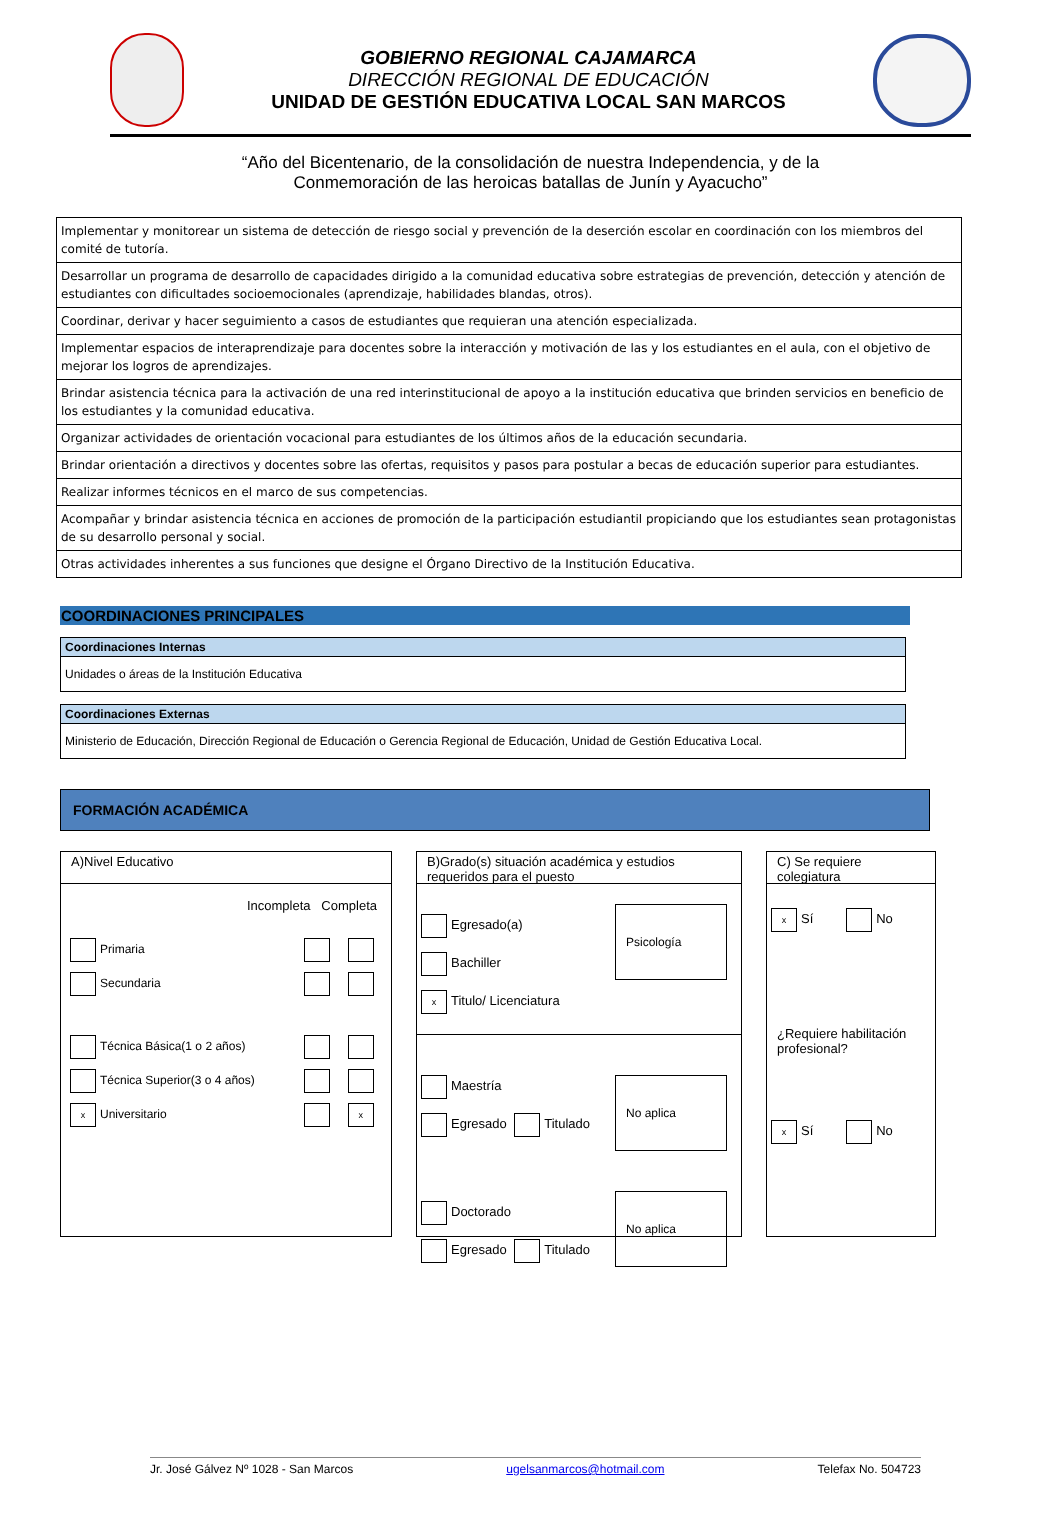GOBIERNO REGIONAL CAJAMARCA
DIRECCIÓN REGIONAL DE EDUCACIÓN
UNIDAD DE GESTIÓN EDUCATIVA LOCAL SAN MARCOS
“Año del Bicentenario, de la consolidación de nuestra Independencia, y de la
Conmemoración de las heroicas batallas de Junín y Ayacucho”
| Implementar y monitorear un sistema de detección de riesgo social y prevención de la deserción escolar en coordinación con los miembros del comité de tutoría. |
| Desarrollar un programa de desarrollo de capacidades dirigido a la comunidad educativa sobre estrategias de prevención, detección y atención de estudiantes con dificultades socioemocionales (aprendizaje, habilidades blandas, otros). |
| Coordinar, derivar y hacer seguimiento a casos de estudiantes que requieran una atención especializada. |
| Implementar espacios de interaprendizaje para docentes sobre la interacción y motivación de las y los estudiantes en el aula, con el objetivo de mejorar los logros de aprendizajes. |
| Brindar asistencia técnica para la activación de una red interinstitucional de apoyo a la institución educativa que brinden servicios en beneficio de los estudiantes y la comunidad educativa. |
| Organizar actividades de orientación vocacional para estudiantes de los últimos años de la educación secundaria. |
| Brindar orientación a directivos y docentes sobre las ofertas, requisitos y pasos para postular a becas de educación superior para estudiantes. |
| Realizar informes técnicos en el marco de sus competencias. |
| Acompañar y brindar asistencia técnica en acciones de promoción de la participación estudiantil propiciando que los estudiantes sean protagonistas de su desarrollo personal y social. |
| Otras actividades inherentes a sus funciones que designe el Órgano Directivo de la Institución Educativa. |
COORDINACIONES PRINCIPALES
Coordinaciones Internas
Unidades o áreas de la Institución Educativa
Coordinaciones Externas
Ministerio de Educación, Dirección Regional de Educación o Gerencia Regional de Educación, Unidad de Gestión Educativa Local.
FORMACIÓN ACADÉMICA
A)Nivel Educativo
Incompleta Completa
| Primaria | | |
| Secundaria | | |
| Técnica Básica(1 o 2 años) | | |
| Técnica Superior(3 o 4 años) | | |
| x Universitario | | x |
B)Grado(s) situación académica y estudios requeridos para el puesto
Psicología
Egresado(a)
Bachiller
x Titulo/ Licenciatura
No aplica
Maestría
Egresado Titulado
No aplica
Doctorado
Egresado Titulado
C) Se requiere colegiatura
x Sí No
¿Requiere habilitación profesional?
x Sí No
Jr. José Gálvez Nº 1028 - San Marcos ugelsanmarcos@hotmail.com Telefax No. 504723